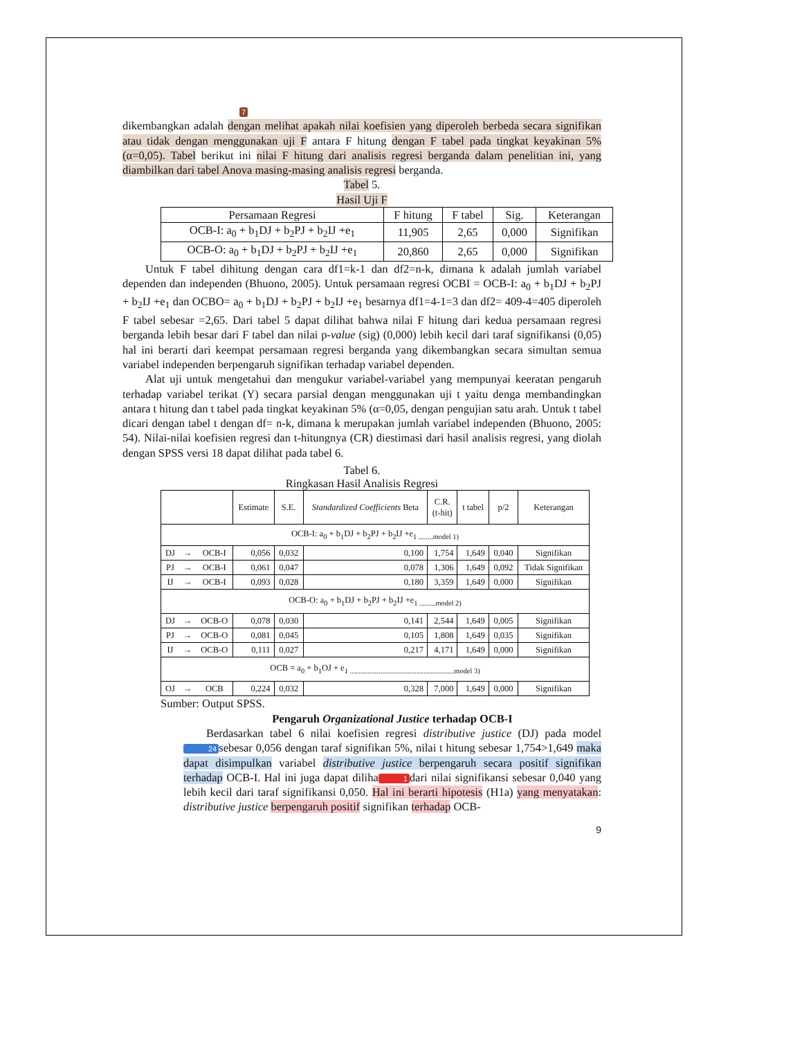7
dikembangkan adalah dengan melihat apakah nilai koefisien yang diperoleh berbeda secara signifikan atau tidak dengan menggunakan uji F antara F hitung dengan F tabel pada tingkat keyakinan 5% (α=0,05). Tabel berikut ini nilai F hitung dari analisis regresi berganda dalam penelitian ini, yang diambilkan dari tabel Anova masing-masing analisis regresi berganda.
Tabel 5.
Hasil Uji F
| Persamaan Regresi | F hitung | F tabel | Sig. | Keterangan |
| --- | --- | --- | --- | --- |
| OCB-I: a<sub>0</sub> + b<sub>1</sub>DJ + b<sub>2</sub>PJ + b<sub>2</sub>IJ +e<sub>1</sub> | 11,905 | 2,65 | 0,000 | Signifikan |
| OCB-O: a<sub>0</sub> + b<sub>1</sub>DJ + b<sub>2</sub>PJ + b<sub>2</sub>IJ +e<sub>1</sub> | 20,860 | 2,65 | 0,000 | Signifikan |
Untuk F tabel dihitung dengan cara df1=k-1 dan df2=n-k, dimana k adalah jumlah variabel dependen dan independen (Bhuono, 2005). Untuk persamaan regresi OCBI = OCB-I: a<sub>0</sub> + b<sub>1</sub>DJ + b<sub>2</sub>PJ + b<sub>2</sub>IJ +e<sub>1</sub> dan OCBO= a<sub>0</sub> + b<sub>1</sub>DJ + b<sub>2</sub>PJ + b<sub>2</sub>IJ +e<sub>1</sub> besarnya df1=4-1=3 dan df2= 409-4=405 diperoleh F tabel sebesar =2,65. Dari tabel 5 dapat dilihat bahwa nilai F hitung dari kedua persamaan regresi berganda lebih besar dari F tabel dan nilai p-value (sig) (0,000) lebih kecil dari taraf signifikansi (0,05) hal ini berarti dari keempat persamaan regresi berganda yang dikembangkan secara simultan semua variabel independen berpengaruh signifikan terhadap variabel dependen.
Alat uji untuk mengetahui dan mengukur variabel-variabel yang mempunyai keeratan pengaruh terhadap variabel terikat (Y) secara parsial dengan menggunakan uji t yaitu denga membandingkan antara t hitung dan t tabel pada tingkat keyakinan 5% (α=0,05, dengan pengujian satu arah. Untuk t tabel dicari dengan tabel t dengan df= n-k, dimana k merupakan jumlah variabel independen (Bhuono, 2005: 54). Nilai-nilai koefisien regresi dan t-hitungnya (CR) diestimasi dari hasil analisis regresi, yang diolah dengan SPSS versi 18 dapat dilihat pada tabel 6.
Tabel 6.
Ringkasan Hasil Analisis Regresi
| | | | Estimate | S.E. | Standardized Coefficients Beta | C.R. (t-hit) | t tabel | p/2 | Keterangan |
| --- | --- | --- | --- | --- | --- | --- | --- | --- | --- |
| OCB-I: a<sub>0</sub> + b<sub>1</sub>DJ + b<sub>2</sub>PJ + b<sub>2</sub>IJ +e<sub>1 ........model 1)</sub> | | | | | | | | | |
| DJ | → | OCB-I | 0,056 | 0,032 | 0,100 | 1,754 | 1,649 | 0,040 | Signifikan |
| PJ | → | OCB-I | 0,061 | 0,047 | 0,078 | 1,306 | 1,649 | 0,092 | Tidak Signifikan |
| IJ | → | OCB-I | 0,093 | 0,028 | 0,180 | 3,359 | 1,649 | 0,000 | Signifikan |
| OCB-O: a<sub>0</sub> + b<sub>1</sub>DJ + b<sub>2</sub>PJ + b<sub>2</sub>IJ +e<sub>1 .........model 2)</sub> | | | | | | | | | |
| DJ | → | OCB-O | 0,078 | 0,030 | 0,141 | 2,544 | 1,649 | 0,005 | Signifikan |
| PJ | → | OCB-O | 0,081 | 0,045 | 0,105 | 1,808 | 1,649 | 0,035 | Signifikan |
| IJ | → | OCB-O | 0,111 | 0,027 | 0,217 | 4,171 | 1,649 | 0,000 | Signifikan |
| OCB = a<sub>0</sub> + b<sub>1</sub>OJ + e<sub>1 ..........................................................model 3)</sub> | | | | | | | | | |
| OJ | → | OCB | 0,224 | 0,032 | 0,328 | 7,000 | 1,649 | 0,000 | Signifikan |
Sumber: Output SPSS.
Pengaruh Organizational Justice terhadap OCB-I
Berdasarkan tabel 6 nilai koefisien regresi distributive justice (DJ) pada model 24 sebesar 0,056 dengan taraf signifikan 5%, nilai t hitung sebesar 1,754>1,649 maka dapat disimpulkan variabel distributive justice berpengaruh secara positif signifikan terhadap OCB-I. Hal ini juga dapat diliha 1 dari nilai signifikansi sebesar 0,040 yang lebih kecil dari taraf signifikansi 0,050. Hal ini berarti hipotesis (H1a) yang menyatakan: distributive justice berpengaruh positif signifikan terhadap OCB-
9